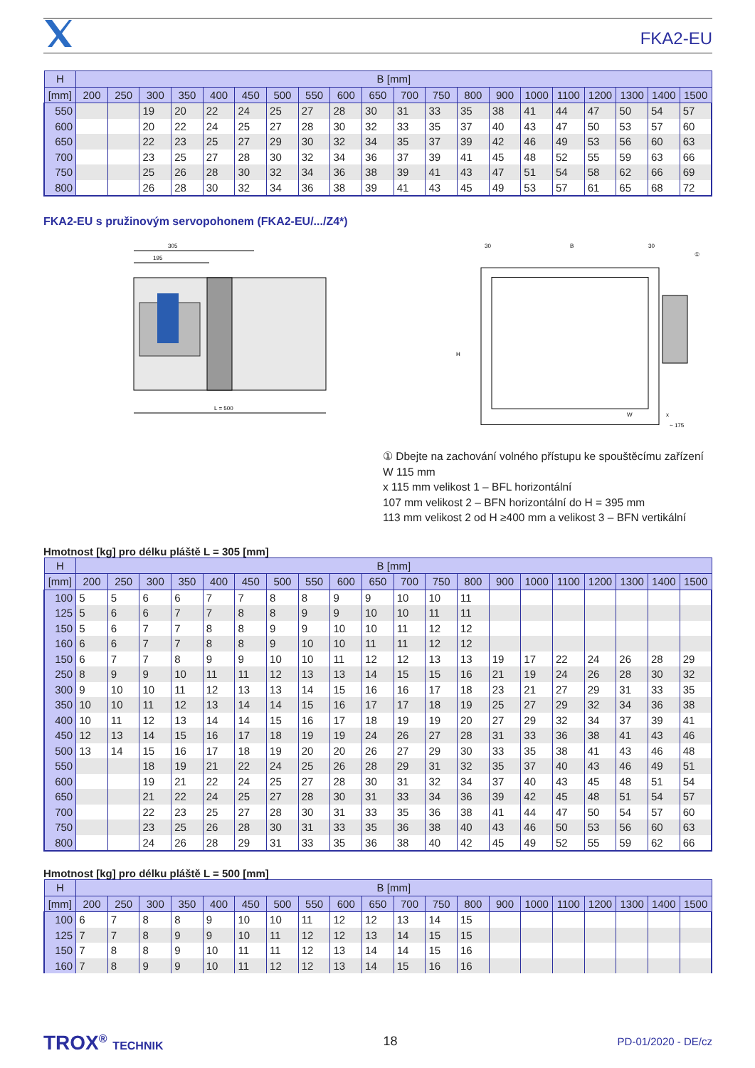FKA2-EU
| H | B [mm] | | | | | | | | | | | | | | | | | | | |
| --- | --- | --- | --- | --- | --- | --- | --- | --- | --- | --- | --- | --- | --- | --- | --- | --- | --- | --- | --- | --- |
| [mm] | 200 | 250 | 300 | 350 | 400 | 450 | 500 | 550 | 600 | 650 | 700 | 750 | 800 | 900 | 1000 | 1100 | 1200 | 1300 | 1400 | 1500 |
| 550 | | | 19 | 20 | 22 | 24 | 25 | 27 | 28 | 30 | 31 | 33 | 35 | 38 | 41 | 44 | 47 | 50 | 54 | 57 |
| 600 | | | 20 | 22 | 24 | 25 | 27 | 28 | 30 | 32 | 33 | 35 | 37 | 40 | 43 | 47 | 50 | 53 | 57 | 60 |
| 650 | | | 22 | 23 | 25 | 27 | 29 | 30 | 32 | 34 | 35 | 37 | 39 | 42 | 46 | 49 | 53 | 56 | 60 | 63 |
| 700 | | | 23 | 25 | 27 | 28 | 30 | 32 | 34 | 36 | 37 | 39 | 41 | 45 | 48 | 52 | 55 | 59 | 63 | 66 |
| 750 | | | 25 | 26 | 28 | 30 | 32 | 34 | 36 | 38 | 39 | 41 | 43 | 47 | 51 | 54 | 58 | 62 | 66 | 69 |
| 800 | | | 26 | 28 | 30 | 32 | 34 | 36 | 38 | 39 | 41 | 43 | 45 | 49 | 53 | 57 | 61 | 65 | 68 | 72 |
FKA2-EU s pružinovým servopohonem (FKA2-EU/.../Z4*)
305
195
L = 500
30
B
30
①
H
W
x
~ 175
① Dbejte na zachování volného přístupu ke spouštěcímu zařízení
W 115 mm
x 115 mm velikost 1 – BFL horizontální
107 mm velikost 2 – BFN horizontální do H = 395 mm
113 mm velikost 2 od H ≥400 mm a velikost 3 – BFN vertikální
Hmotnost [kg] pro délku pláště L = 305 [mm]
| H | B [mm] | | | | | | | | | | | | | | | | | | | |
| --- | --- | --- | --- | --- | --- | --- | --- | --- | --- | --- | --- | --- | --- | --- | --- | --- | --- | --- | --- | --- |
| [mm] | 200 | 250 | 300 | 350 | 400 | 450 | 500 | 550 | 600 | 650 | 700 | 750 | 800 | 900 | 1000 | 1100 | 1200 | 1300 | 1400 | 1500 |
| 100 | 5 | 5 | 6 | 6 | 7 | 7 | 8 | 8 | 9 | 9 | 10 | 10 | 11 | | | | | | | |
| 125 | 5 | 6 | 6 | 7 | 7 | 8 | 8 | 9 | 9 | 10 | 10 | 11 | 11 | | | | | | | |
| 150 | 5 | 6 | 7 | 7 | 8 | 8 | 9 | 9 | 10 | 10 | 11 | 12 | 12 | | | | | | | |
| 160 | 6 | 6 | 7 | 7 | 8 | 8 | 9 | 10 | 10 | 11 | 11 | 12 | 12 | | | | | | | |
| 150 | 6 | 7 | 7 | 8 | 9 | 9 | 10 | 10 | 11 | 12 | 12 | 13 | 13 | 19 | 17 | 22 | 24 | 26 | 28 | 29 |
| 250 | 8 | 9 | 9 | 10 | 11 | 11 | 12 | 13 | 13 | 14 | 15 | 15 | 16 | 21 | 19 | 24 | 26 | 28 | 30 | 32 |
| 300 | 9 | 10 | 10 | 11 | 12 | 13 | 13 | 14 | 15 | 16 | 16 | 17 | 18 | 23 | 21 | 27 | 29 | 31 | 33 | 35 |
| 350 | 10 | 10 | 11 | 12 | 13 | 14 | 14 | 15 | 16 | 17 | 17 | 18 | 19 | 25 | 27 | 29 | 32 | 34 | 36 | 38 |
| 400 | 10 | 11 | 12 | 13 | 14 | 14 | 15 | 16 | 17 | 18 | 19 | 19 | 20 | 27 | 29 | 32 | 34 | 37 | 39 | 41 |
| 450 | 12 | 13 | 14 | 15 | 16 | 17 | 18 | 19 | 19 | 24 | 26 | 27 | 28 | 31 | 33 | 36 | 38 | 41 | 43 | 46 |
| 500 | 13 | 14 | 15 | 16 | 17 | 18 | 19 | 20 | 20 | 26 | 27 | 29 | 30 | 33 | 35 | 38 | 41 | 43 | 46 | 48 |
| 550 | | | 18 | 19 | 21 | 22 | 24 | 25 | 26 | 28 | 29 | 31 | 32 | 35 | 37 | 40 | 43 | 46 | 49 | 51 |
| 600 | | | 19 | 21 | 22 | 24 | 25 | 27 | 28 | 30 | 31 | 32 | 34 | 37 | 40 | 43 | 45 | 48 | 51 | 54 |
| 650 | | | 21 | 22 | 24 | 25 | 27 | 28 | 30 | 31 | 33 | 34 | 36 | 39 | 42 | 45 | 48 | 51 | 54 | 57 |
| 700 | | | 22 | 23 | 25 | 27 | 28 | 30 | 31 | 33 | 35 | 36 | 38 | 41 | 44 | 47 | 50 | 54 | 57 | 60 |
| 750 | | | 23 | 25 | 26 | 28 | 30 | 31 | 33 | 35 | 36 | 38 | 40 | 43 | 46 | 50 | 53 | 56 | 60 | 63 |
| 800 | | | 24 | 26 | 28 | 29 | 31 | 33 | 35 | 36 | 38 | 40 | 42 | 45 | 49 | 52 | 55 | 59 | 62 | 66 |
Hmotnost [kg] pro délku pláště L = 500 [mm]
| H | B [mm] | | | | | | | | | | | | | | | | | | | |
| --- | --- | --- | --- | --- | --- | --- | --- | --- | --- | --- | --- | --- | --- | --- | --- | --- | --- | --- | --- | --- |
| [mm] | 200 | 250 | 300 | 350 | 400 | 450 | 500 | 550 | 600 | 650 | 700 | 750 | 800 | 900 | 1000 | 1100 | 1200 | 1300 | 1400 | 1500 |
| 100 | 6 | 7 | 8 | 8 | 9 | 10 | 10 | 11 | 12 | 12 | 13 | 14 | 15 | | | | | | | |
| 125 | 7 | 7 | 8 | 9 | 9 | 10 | 11 | 12 | 12 | 13 | 14 | 15 | 15 | | | | | | | |
| 150 | 7 | 8 | 8 | 9 | 10 | 11 | 11 | 12 | 13 | 14 | 14 | 15 | 16 | | | | | | | |
| 160 | 7 | 8 | 9 | 9 | 10 | 11 | 12 | 12 | 13 | 14 | 15 | 16 | 16 | | | | | | | |
TROX<sup>®</sup> TECHNIK 18 PD-01/2020 - DE/cz